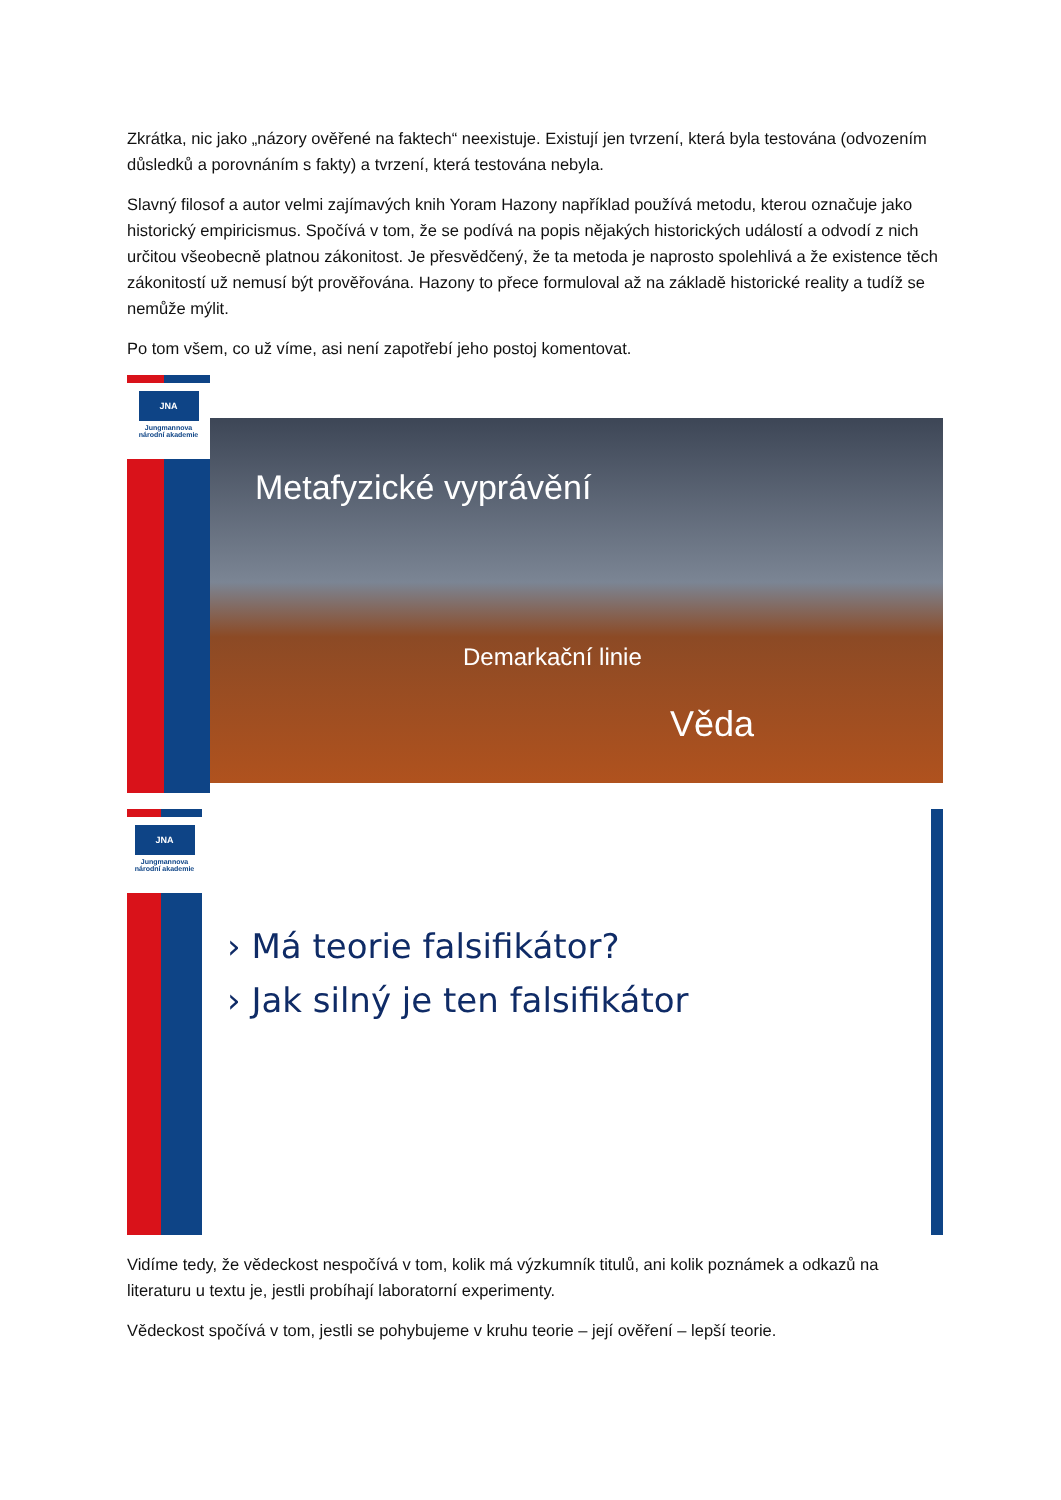Zkrátka, nic jako „názory ověřené na faktech“ neexistuje. Existují jen tvrzení, která byla testována (odvozením důsledků a porovnáním s fakty) a tvrzení, která testována nebyla.
Slavný filosof a autor velmi zajímavých knih Yoram Hazony například používá metodu, kterou označuje jako historický empiricismus. Spočívá v tom, že se podívá na popis nějakých historických událostí a odvodí z nich určitou všeobecně platnou zákonitost. Je přesvědčený, že ta metoda je naprosto spolehlivá a že existence těch zákonitostí už nemusí být prověřována. Hazony to přece formuloval až na základě historické reality a tudíž se nemůže mýlit.
Po tom všem, co už víme, asi není zapotřebí jeho postoj komentovat.
JNA
Jungmannova
národní akademie
Metafyzické vyprávění
Demarkační linie
Věda
JNA
Jungmannova
národní akademie
› Má teorie falsifikátor?
› Jak silný je ten falsifikátor
Vidíme tedy, že vědeckost nespočívá v tom, kolik má výzkumník titulů, ani kolik poznámek a odkazů na literaturu u textu je, jestli probíhají laboratorní experimenty.
Vědeckost spočívá v tom, jestli se pohybujeme v kruhu teorie – její ověření – lepší teorie.